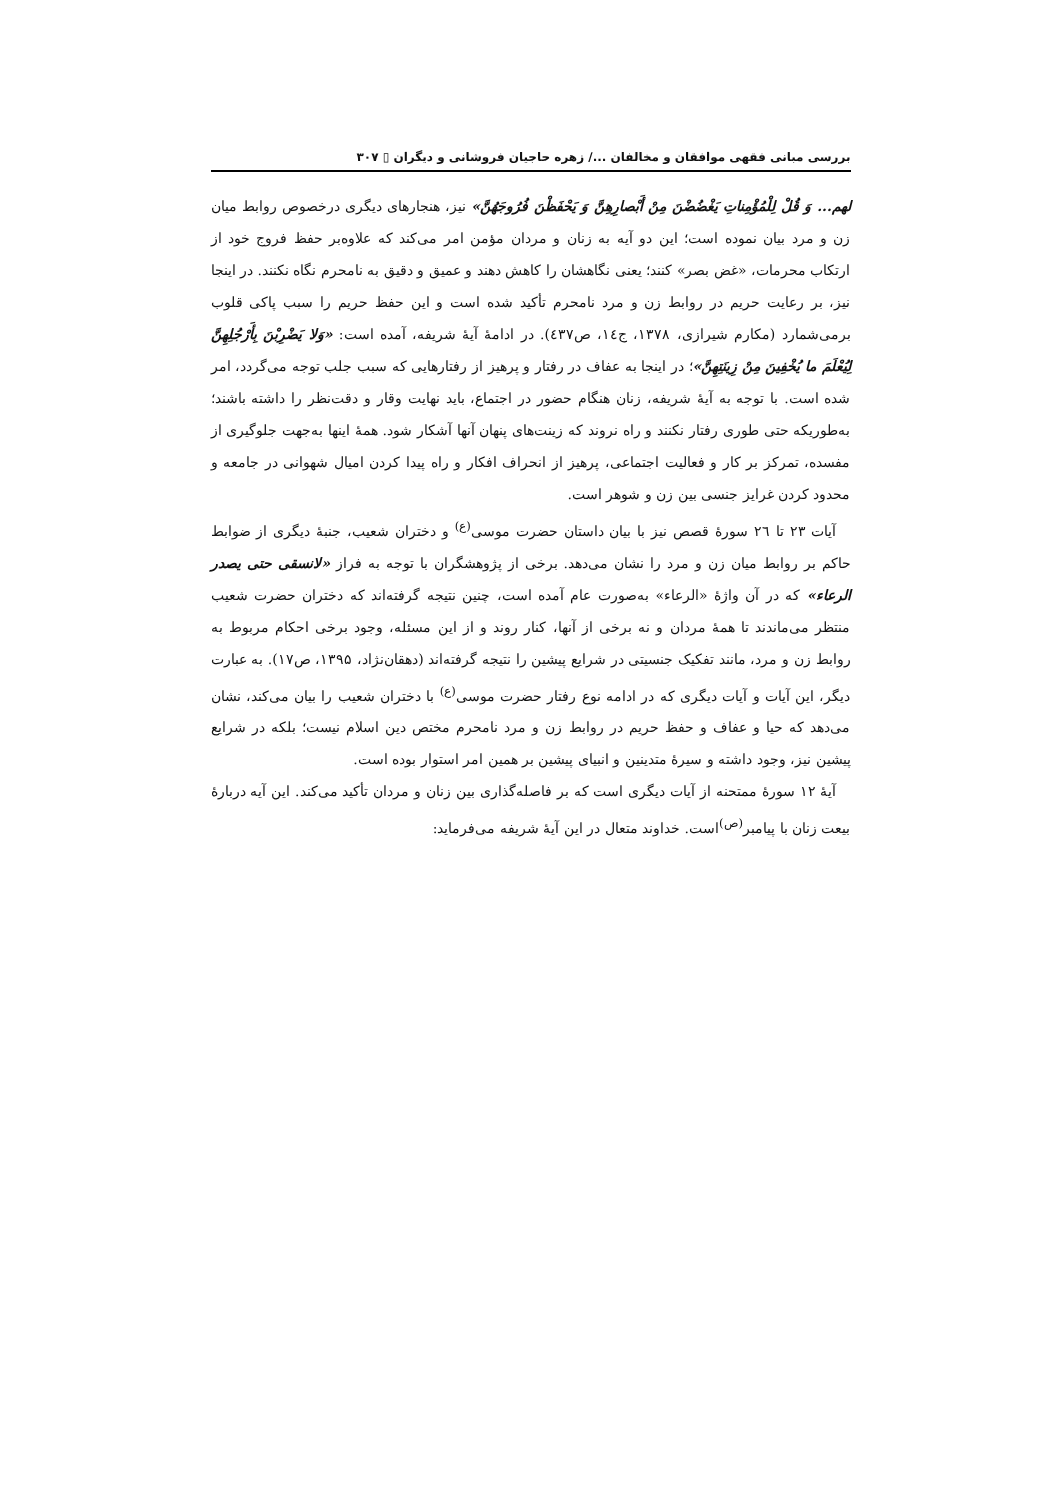بررسی مبانی فقهی موافقان و مخالفان .../ زهره حاجیان فروشانی و دیگران ▯ ۳۰۷
لهم... وَ قُلْ لِلْمُؤْمِناتِ یَغْضُضْنَ مِنْ أَبْصارِهِنَّ وَ یَحْفَظْنَ فُرُوجَهُنَّ» نیز، هنجارهای دیگری درخصوص روابط میان زن و مرد بیان نموده است؛ این دو آیه به زنان و مردان مؤمن امر می‌کند که علاوه‌بر حفظ فروج خود از ارتکاب محرمات، «غض بصر» کنند؛ یعنی نگاهشان را کاهش دهند و عمیق و دقیق به نامحرم نگاه نکنند. در اینجا نیز، بر رعایت حریم در روابط زن و مرد نامحرم تأکید شده است و این حفظ حریم را سبب پاکی قلوب برمی‌شمارد (مکارم شیرازی، ۱۳۷۸، ج۱٤، ص٤۳۷). در ادامهٔ آیهٔ شریفه، آمده است: «وَلا یَضْرِبْنَ بِأَرْجُلِهِنَّ لِیُعْلَمَ ما یُخْفِینَ مِنْ زِینَتِهِنَّ»؛ در اینجا به عفاف در رفتار و پرهیز از رفتارهایی که سبب جلب توجه می‌گردد، امر شده است. با توجه به آیهٔ شریفه، زنان هنگام حضور در اجتماع، باید نهایت وقار و دقت‌نظر را داشته باشند؛ به‌طوریکه حتی طوری رفتار نکنند و راه نروند که زینت‌های پنهان آنها آشکار شود. همهٔ اینها به‌جهت جلوگیری از مفسده، تمرکز بر کار و فعالیت اجتماعی، پرهیز از انحراف افکار و راه پیدا کردن امیال شهوانی در جامعه و محدود کردن غرایز جنسی بین زن و شوهر است.
آیات ۲۳ تا ۲٦ سورهٔ قصص نیز با بیان داستان حضرت موسی<sup>(ع)</sup> و دختران شعیب، جنبهٔ دیگری از ضوابط حاکم بر روابط میان زن و مرد را نشان می‌دهد. برخی از پژوهشگران با توجه به فراز «لانسقی حتی یصدر الرعاء» که در آن واژهٔ «الرعاء» به‌صورت عام آمده است، چنین نتیجه گرفته‌اند که دختران حضرت شعیب منتظر می‌ماندند تا همهٔ مردان و نه برخی از آنها، کنار روند و از این مسئله، وجود برخی احکام مربوط به روابط زن و مرد، مانند تفکیک جنسیتی در شرایع پیشین را نتیجه گرفته‌اند (دهقان‌نژاد، ۱۳۹۵، ص۱۷). به عبارت دیگر، این آیات و آیات دیگری که در ادامه نوع رفتار حضرت موسی<sup>(ع)</sup> با دختران شعیب را بیان می‌کند، نشان می‌دهد که حیا و عفاف و حفظ حریم در روابط زن و مرد نامحرم مختص دین اسلام نیست؛ بلکه در شرایع پیشین نیز، وجود داشته و سیرهٔ متدینین و انبیای پیشین بر همین امر استوار بوده است.
آیهٔ ۱۲ سورهٔ ممتحنه از آیات دیگری است که بر فاصله‌گذاری بین زنان و مردان تأکید می‌کند. این آیه دربارهٔ بیعت زنان با پیامبر<sup>(ص)</sup>است. خداوند متعال در این آیهٔ شریفه می‌فرماید: